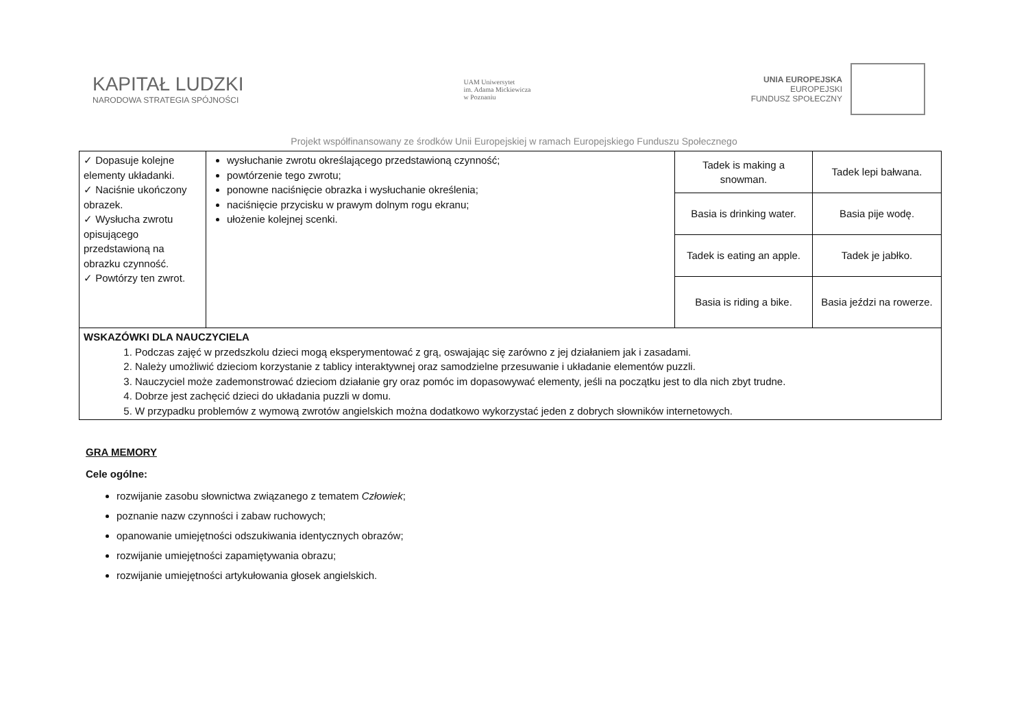KAPITAŁ LUDZKI
NARODOWA STRATEGIA SPÓJNOŚCI
UAM Uniwersytet
im. Adama Mickiewicza
w Poznaniu
UNIA EUROPEJSKA
EUROPEJSKI
FUNDUSZ SPOŁECZNY
Projekt współfinansowany ze środków Unii Europejskiej w ramach Europejskiego Funduszu Społecznego
| ✓ Dopasuje kolejne elementy układanki. ✓ Naciśnie ukończony obrazek. ✓ Wysłucha zwrotu opisującego przedstawioną na obrazku czynność. ✓ Powtórzy ten zwrot. | wysłuchanie zwrotu określającego przedstawioną czynność; powtórzenie tego zwrotu; ponowne naciśnięcie obrazka i wysłuchanie określenia; naciśnięcie przycisku w prawym dolnym rogu ekranu; ułożenie kolejnej scenki. | Tadek is making a snowman. | Tadek lepi bałwana. |
| | | Basia is drinking water. | Basia pije wodę. |
| | | Tadek is eating an apple. | Tadek je jabłko. |
| | | Basia is riding a bike. | Basia jeździ na rowerze. |
| WSKAZÓWKI DLA NAUCZYCIELA 1. Podczas zajęć w przedszkolu dzieci mogą eksperymentować z grą, oswajając się zarówno z jej działaniem jak i zasadami. 2. Należy umożliwić dzieciom korzystanie z tablicy interaktywnej oraz samodzielne przesuwanie i układanie elementów puzzli. 3. Nauczyciel może zademonstrować dzieciom działanie gry oraz pomóc im dopasowywać elementy, jeśli na początku jest to dla nich zbyt trudne. 4. Dobrze jest zachęcić dzieci do układania puzzli w domu. 5. W przypadku problemów z wymową zwrotów angielskich można dodatkowo wykorzystać jeden z dobrych słowników internetowych. | | | |
GRA MEMORY
Cele ogólne:
rozwijanie zasobu słownictwa związanego z tematem Człowiek;
poznanie nazw czynności i zabaw ruchowych;
opanowanie umiejętności odszukiwania identycznych obrazów;
rozwijanie umiejętności zapamiętywania obrazu;
rozwijanie umiejętności artykułowania głosek angielskich.